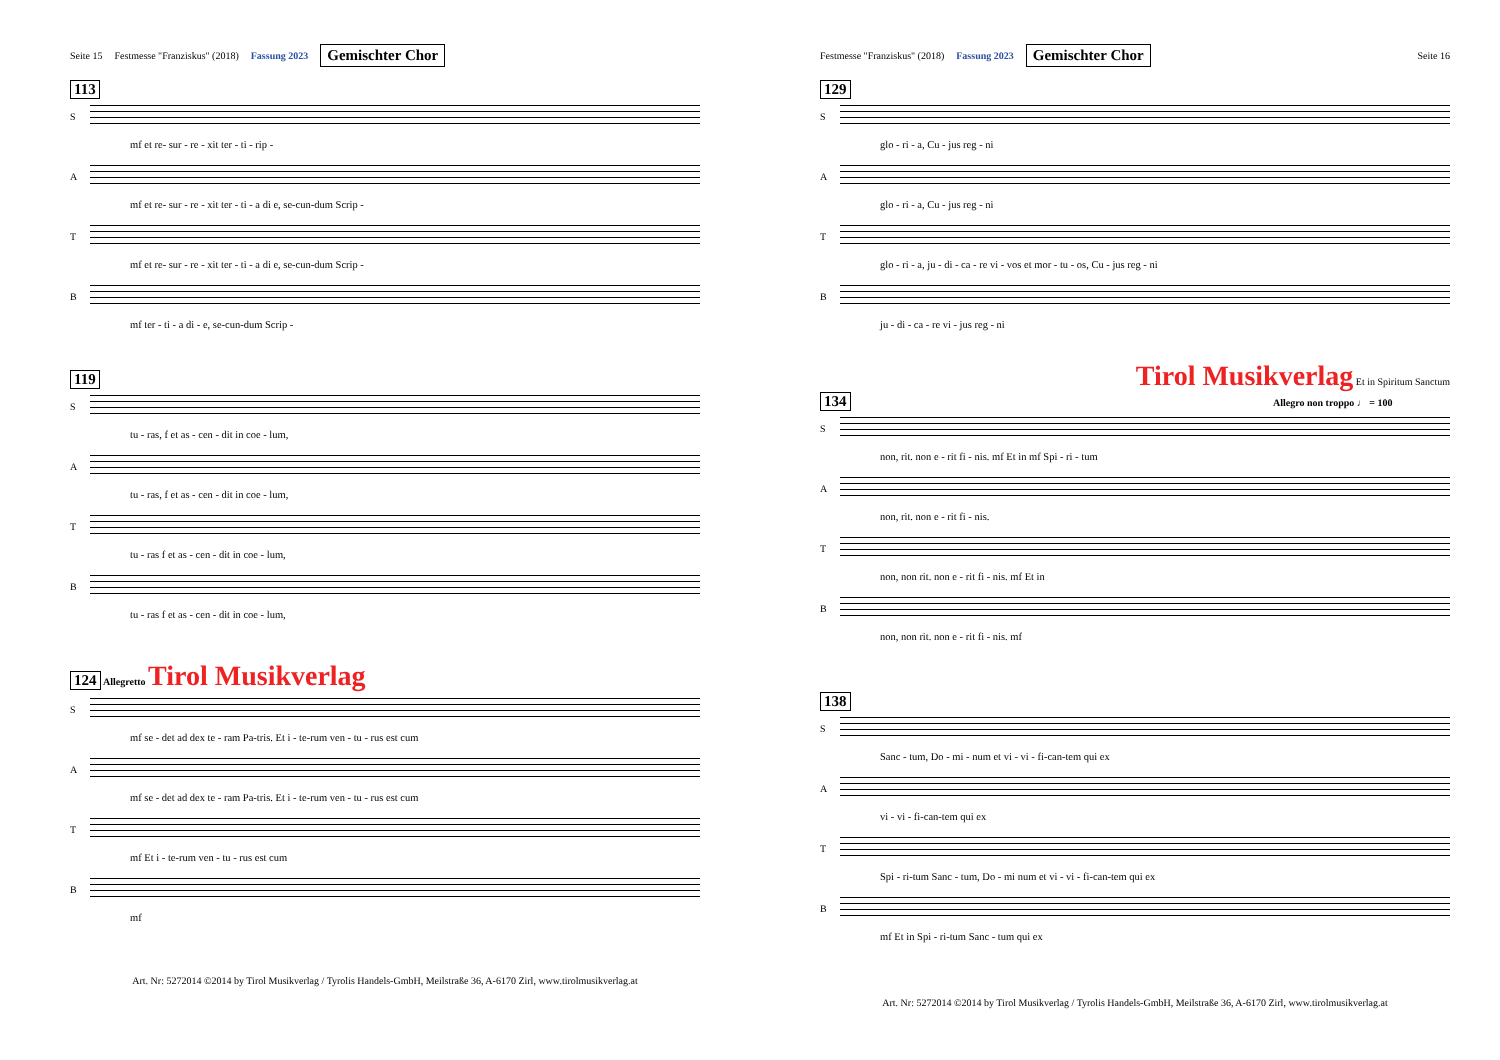Seite 15 Festmesse "Franziskus" (2018) Fassung 2023 Gemischter Chor
113
S
mf et re- sur - re - xit ter - ti - rip -
A
mf et re- sur - re - xit ter - ti - a di e, se-cun-dum Scrip -
T
mf et re- sur - re - xit ter - ti - a di e, se-cun-dum Scrip -
B
mf ter - ti - a di - e, se-cun-dum Scrip -
119
S
tu - ras, f et as - cen - dit in coe - lum,
A
tu - ras, f et as - cen - dit in coe - lum,
T
tu - ras f et as - cen - dit in coe - lum,
B
tu - ras f et as - cen - dit in coe - lum,
124 Allegretto Tirol Musikverlag
S
mf se - det ad dex te - ram Pa-tris. Et i - te-rum ven - tu - rus est cum
A
mf se - det ad dex te - ram Pa-tris. Et i - te-rum ven - tu - rus est cum
T
mf Et i - te-rum ven - tu - rus est cum
B
mf
Art. Nr: 5272014 ©2014 by Tirol Musikverlag / Tyrolis Handels-GmbH, Meilstraße 36, A-6170 Zirl, www.tirolmusikverlag.at
Festmesse "Franziskus" (2018) Fassung 2023 Gemischter Chor Seite 16
129
S
glo - ri - a, Cu - jus reg - ni
A
glo - ri - a, Cu - jus reg - ni
T
glo - ri - a, ju - di - ca - re vi - vos et mor - tu - os, Cu - jus reg - ni
B
ju - di - ca - re vi - jus reg - ni
Tirol Musikverlag Et in Spiritum Sanctum
134 Allegro non troppo ♩ = 100
S
non, rit. non e - rit fi - nis. mf Et in mf Spi - ri - tum
A
non, rit. non e - rit fi - nis.
T
non, non rit. non e - rit fi - nis. mf Et in
B
non, non rit. non e - rit fi - nis. mf
138
S
Sanc - tum, Do - mi - num et vi - vi - fi-can-tem qui ex
A
vi - vi - fi-can-tem qui ex
T
Spi - ri-tum Sanc - tum, Do - mi num et vi - vi - fi-can-tem qui ex
B
mf Et in Spi - ri-tum Sanc - tum qui ex
Art. Nr: 5272014 ©2014 by Tirol Musikverlag / Tyrolis Handels-GmbH, Meilstraße 36, A-6170 Zirl, www.tirolmusikverlag.at